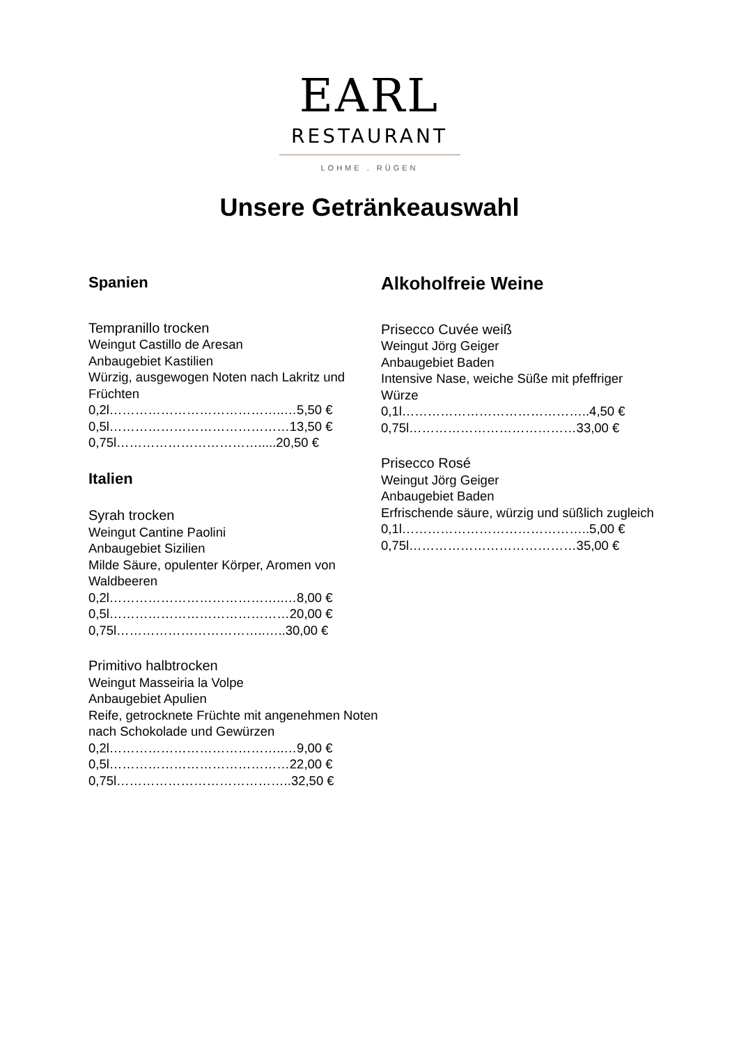EARL
RESTAURANT
LOHME . RÜGEN
Unsere Getränkeauswahl
Spanien
Tempranillo trocken
Weingut Castillo de Aresan
Anbaugebiet Kastilien
Würzig, ausgewogen Noten nach Lakritz und Früchten
0,2l…………………………………..…5,50 €
0,5l……………………………………13,50 €
0,75l…………………………….....20,50 €
Italien
Syrah trocken
Weingut Cantine Paolini
Anbaugebiet Sizilien
Milde Säure, opulenter Körper, Aromen von Waldbeeren
0,2l…………………………………..…8,00 €
0,5l……………………………………20,00 €
0,75l……………………………..…..30,00 €
Primitivo halbtrocken
Weingut Masseiria la Volpe
Anbaugebiet Apulien
Reife, getrocknete Früchte mit angenehmen Noten nach Schokolade und Gewürzen
0,2l…………………………………..…9,00 €
0,5l……………………………………22,00 €
0,75l…………………………………..32,50 €
Alkoholfreie Weine
Prisecco Cuvée weiß
Weingut Jörg Geiger
Anbaugebiet Baden
Intensive Nase, weiche Süße mit pfeffriger Würze
0,1l……………………………………..4,50 €
0,75l…………………………………33,00 €
Prisecco Rosé
Weingut Jörg Geiger
Anbaugebiet Baden
Erfrischende säure, würzig und süßlich zugleich
0,1l……………………………………..5,00 €
0,75l…………………………………35,00 €